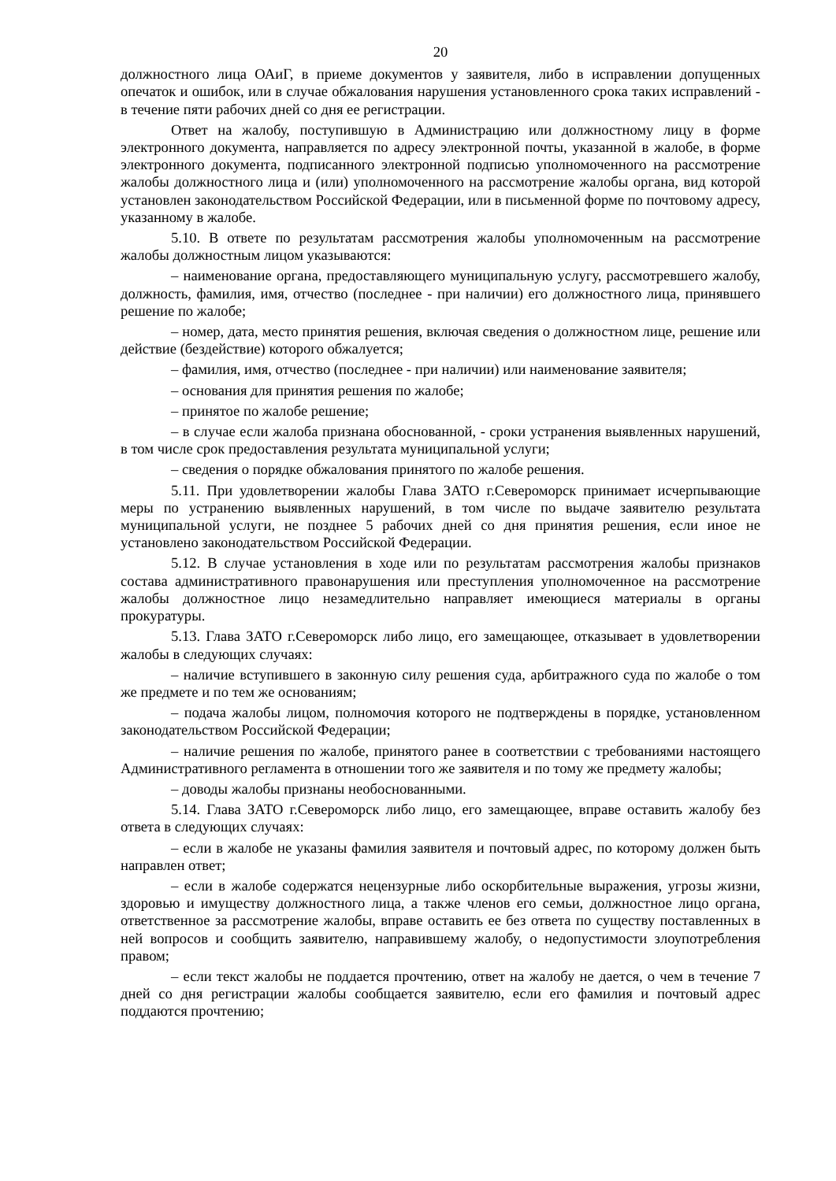20
должностного лица ОАиГ, в приеме документов у заявителя, либо в исправлении допущенных опечаток и ошибок, или в случае обжалования нарушения установленного срока таких исправлений - в течение пяти рабочих дней со дня ее регистрации.
Ответ на жалобу, поступившую в Администрацию или должностному лицу в форме электронного документа, направляется по адресу электронной почты, указанной в жалобе, в форме электронного документа, подписанного электронной подписью уполномоченного на рассмотрение жалобы должностного лица и (или) уполномоченного на рассмотрение жалобы органа, вид которой установлен законодательством Российской Федерации, или в письменной форме по почтовому адресу, указанному в жалобе.
5.10. В ответе по результатам рассмотрения жалобы уполномоченным на рассмотрение жалобы должностным лицом указываются:
– наименование органа, предоставляющего муниципальную услугу, рассмотревшего жалобу, должность, фамилия, имя, отчество (последнее - при наличии) его должностного лица, принявшего решение по жалобе;
– номер, дата, место принятия решения, включая сведения о должностном лице, решение или действие (бездействие) которого обжалуется;
– фамилия, имя, отчество (последнее - при наличии) или наименование заявителя;
– основания для принятия решения по жалобе;
– принятое по жалобе решение;
– в случае если жалоба признана обоснованной, - сроки устранения выявленных нарушений, в том числе срок предоставления результата муниципальной услуги;
– сведения о порядке обжалования принятого по жалобе решения.
5.11. При удовлетворении жалобы Глава ЗАТО г.Североморск принимает исчерпывающие меры по устранению выявленных нарушений, в том числе по выдаче заявителю результата муниципальной услуги, не позднее 5 рабочих дней со дня принятия решения, если иное не установлено законодательством Российской Федерации.
5.12. В случае установления в ходе или по результатам рассмотрения жалобы признаков состава административного правонарушения или преступления уполномоченное на рассмотрение жалобы должностное лицо незамедлительно направляет имеющиеся материалы в органы прокуратуры.
5.13. Глава ЗАТО г.Североморск либо лицо, его замещающее, отказывает в удовлетворении жалобы в следующих случаях:
– наличие вступившего в законную силу решения суда, арбитражного суда по жалобе о том же предмете и по тем же основаниям;
– подача жалобы лицом, полномочия которого не подтверждены в порядке, установленном законодательством Российской Федерации;
– наличие решения по жалобе, принятого ранее в соответствии с требованиями настоящего Административного регламента в отношении того же заявителя и по тому же предмету жалобы;
– доводы жалобы признаны необоснованными.
5.14. Глава ЗАТО г.Североморск либо лицо, его замещающее, вправе оставить жалобу без ответа в следующих случаях:
– если в жалобе не указаны фамилия заявителя и почтовый адрес, по которому должен быть направлен ответ;
– если в жалобе содержатся нецензурные либо оскорбительные выражения, угрозы жизни, здоровью и имуществу должностного лица, а также членов его семьи, должностное лицо органа, ответственное за рассмотрение жалобы, вправе оставить ее без ответа по существу поставленных в ней вопросов и сообщить заявителю, направившему жалобу, о недопустимости злоупотребления правом;
– если текст жалобы не поддается прочтению, ответ на жалобу не дается, о чем в течение 7 дней со дня регистрации жалобы сообщается заявителю, если его фамилия и почтовый адрес поддаются прочтению;